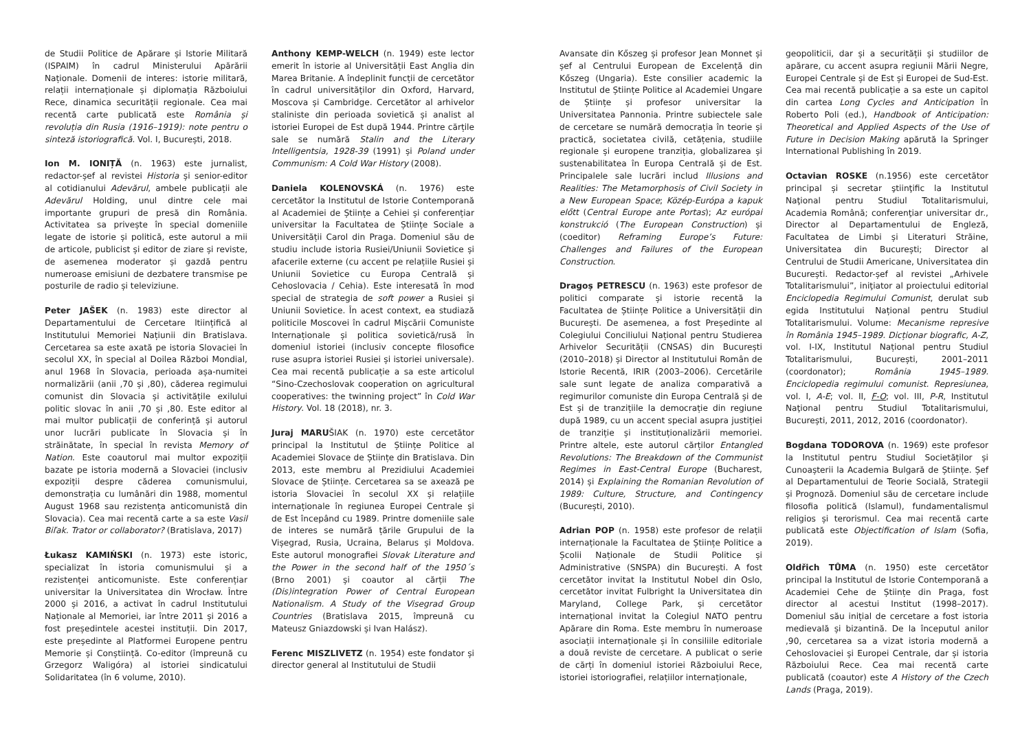de Studii Politice de Apărare și Istorie Militară (ISPAIM) în cadrul Ministerului Apărării Naționale. Domenii de interes: istorie militară, relații internaționale și diplomația Războiului Rece, dinamica securității regionale. Cea mai recentă carte publicată este România și revoluția din Rusia (1916–1919): note pentru o sinteză istoriografică. Vol. I, București, 2018.
Ion M. IONIȚĂ (n. 1963) este jurnalist, redactor-șef al revistei Historia și senior-editor al cotidianului Adevărul, ambele publicații ale Adevărul Holding, unul dintre cele mai importante grupuri de presă din România. Activitatea sa privește în special domeniile legate de istorie și politică, este autorul a mii de articole, publicist și editor de ziare și reviste, de asemenea moderator și gazdă pentru numeroase emisiuni de dezbatere transmise pe posturile de radio și televiziune.
Peter JAŠEK (n. 1983) este director al Departamentului de Cercetare ltiințifică al Institutului Memoriei Națiunii din Bratislava. Cercetarea sa este axată pe istoria Slovaciei în secolul XX, în special al Doilea Război Mondial, anul 1968 în Slovacia, perioada așa-numitei normalizării (anii ,70 și ,80), căderea regimului comunist din Slovacia și activitățile exilului politic slovac în anii ,70 și ,80. Este editor al mai multor publicații de conferință și autorul unor lucrări publicate în Slovacia și în străinătate, în special în revista Memory of Nation. Este coautorul mai multor expoziții bazate pe istoria modernă a Slovaciei (inclusiv expoziții despre căderea comunismului, demonstrația cu lumânări din 1988, momentul August 1968 sau rezistența anticomunistă din Slovacia). Cea mai recentă carte a sa este Vasil Biľak. Trator or collaborator? (Bratislava, 2017)
Łukasz KAMIŃSKI (n. 1973) este istoric, specializat în istoria comunismului și a rezistenței anticomuniste. Este conferențiar universitar la Universitatea din Wrocław. Între 2000 și 2016, a activat în cadrul Institutului Naționale al Memoriei, iar între 2011 și 2016 a fost președintele acestei instituții. Din 2017, este președinte al Platformei Europene pentru Memorie și Conștiință. Co-editor (împreună cu Grzegorz Waligóra) al istoriei sindicatului Solidaritatea (în 6 volume, 2010).
Anthony KEMP-WELCH (n. 1949) este lector emerit în istorie al Universității East Anglia din Marea Britanie. A îndeplinit funcții de cercetător în cadrul universităților din Oxford, Harvard, Moscova și Cambridge. Cercetător al arhivelor staliniste din perioada sovietică și analist al istoriei Europei de Est după 1944. Printre cărțile sale se numără Stalin and the Literary Intelligentsia, 1928-39 (1991) și Poland under Communism: A Cold War History (2008).
Daniela KOLENOVSKÁ (n. 1976) este cercetător la Institutul de Istorie Contemporană al Academiei de Științe a Cehiei și conferențiar universitar la Facultatea de Științe Sociale a Universității Carol din Praga. Domeniul său de studiu include istoria Rusiei/Uniunii Sovietice și afacerile externe (cu accent pe relațiile Rusiei și Uniunii Sovietice cu Europa Centrală și Cehoslovacia / Cehia). Este interesată în mod special de strategia de soft power a Rusiei și Uniunii Sovietice. În acest context, ea studiază politicile Moscovei în cadrul Mișcării Comuniste Internaționale și politica sovietică/rusă în domeniul istoriei (inclusiv concepte filosofice ruse asupra istoriei Rusiei și istoriei universale). Cea mai recentă publicație a sa este articolul “Sino-Czechoslovak cooperation on agricultural cooperatives: the twinning project” în Cold War History. Vol. 18 (2018), nr. 3.
Juraj MARUŠIAK (n. 1970) este cercetător principal la Institutul de Științe Politice al Academiei Slovace de Științe din Bratislava. Din 2013, este membru al Prezidiului Academiei Slovace de Științe. Cercetarea sa se axează pe istoria Slovaciei în secolul XX și relațiile internaționale în regiunea Europei Centrale și de Est începând cu 1989. Printre domeniile sale de interes se numără țările Grupului de la Vișegrad, Rusia, Ucraina, Belarus și Moldova. Este autorul monografiei Slovak Literature and the Power in the second half of the 1950´s (Brno 2001) și coautor al cărții The (Dis)integration Power of Central European Nationalism. A Study of the Visegrad Group Countries (Bratislava 2015, împreună cu Mateusz Gniazdowski și Ivan Halász).
Ferenc MISZLIVETZ (n. 1954) este fondator și director general al Institutului de Studii
Avansate din Kőszeg și profesor Jean Monnet și șef al Centrului European de Excelență din Kőszeg (Ungaria). Este consilier academic la Institutul de Științe Politice al Academiei Ungare de Științe și profesor universitar la Universitatea Pannonia. Printre subiectele sale de cercetare se numără democrația în teorie și practică, societatea civilă, cetățenia, studiile regionale și europene tranziția, globalizarea și sustenabilitatea în Europa Centrală și de Est. Principalele sale lucrări includ Illusions and Realities: The Metamorphosis of Civil Society in a New European Space; Közép-Európa a kapuk előtt (Central Europe ante Portas); Az európai konstrukció (The European Construction) și (coeditor) Reframing Europe’s Future: Challenges and Failures of the European Construction.
Dragoș PETRESCU (n. 1963) este profesor de politici comparate și istorie recentă la Facultatea de Științe Politice a Universității din București. De asemenea, a fost Președinte al Colegiului Conciliului Național pentru Studierea Arhivelor Securității (CNSAS) din București (2010–2018) și Director al Institutului Român de Istorie Recentă, IRIR (2003–2006). Cercetările sale sunt legate de analiza comparativă a regimurilor comuniste din Europa Centrală și de Est și de tranzițiile la democrație din regiune după 1989, cu un accent special asupra justiției de tranziție și instituționalizării memoriei. Printre altele, este autorul cărților Entangled Revolutions: The Breakdown of the Communist Regimes in East-Central Europe (Bucharest, 2014) și Explaining the Romanian Revolution of 1989: Culture, Structure, and Contingency (București, 2010).
Adrian POP (n. 1958) este profesor de relații internaționale la Facultatea de Științe Politice a Școlii Naționale de Studii Politice și Administrative (SNSPA) din București. A fost cercetător invitat la Institutul Nobel din Oslo, cercetător invitat Fulbright la Universitatea din Maryland, College Park, și cercetător internațional invitat la Colegiul NATO pentru Apărare din Roma. Este membru în numeroase asociații internaționale și în consiliile editoriale a două reviste de cercetare. A publicat o serie de cărți în domeniul istoriei Războiului Rece, istoriei istoriografiei, relațiilor internaționale,
geopoliticii, dar și a securității și studiilor de apărare, cu accent asupra regiunii Mării Negre, Europei Centrale și de Est și Europei de Sud-Est. Cea mai recentă publicație a sa este un capitol din cartea Long Cycles and Anticipation în Roberto Poli (ed.), Handbook of Anticipation: Theoretical and Applied Aspects of the Use of Future in Decision Making apărută la Springer International Publishing în 2019.
Octavian ROSKE (n.1956) este cercetător principal și secretar ştiinţific la Institutul Naţional pentru Studiul Totalitarismului, Academia Română; conferenţiar universitar dr., Director al Departamentului de Engleză, Facultatea de Limbi și Literaturi Străine, Universitatea din București; Director al Centrului de Studii Americane, Universitatea din București. Redactor-șef al revistei „Arhivele Totalitarismului”, iniţiator al proiectului editorial Enciclopedia Regimului Comunist, derulat sub egida Institutului Național pentru Studiul Totalitarismului. Volume: Mecanisme represive în România 1945–1989. Dicționar biografic, A-Z, vol. I-IX, Institutul Național pentru Studiul Totalitarismului, București, 2001–2011 (coordonator); România 1945–1989. Enciclopedia regimului comunist. Represiunea, vol. I, A-E; vol. II, F-O; vol. III, P-R, Institutul Naţional pentru Studiul Totalitarismului, București, 2011, 2012, 2016 (coordonator).
Bogdana TODOROVA (n. 1969) este profesor la Institutul pentru Studiul Societăților și Cunoașterii la Academia Bulgară de Științe. Șef al Departamentului de Teorie Socială, Strategii și Prognoză. Domeniul său de cercetare include filosofia politică (Islamul), fundamentalismul religios și terorismul. Cea mai recentă carte publicată este Objectification of Islam (Sofia, 2019).
Oldřich TŮMA (n. 1950) este cercetător principal la Institutul de Istorie Contemporană a Academiei Cehe de Științe din Praga, fost director al acestui Institut (1998–2017). Domeniul său inițial de cercetare a fost istoria medievală și bizantină. De la începutul anilor ,90, cercetarea sa a vizat istoria modernă a Cehoslovaciei și Europei Centrale, dar și istoria Războiului Rece. Cea mai recentă carte publicată (coautor) este A History of the Czech Lands (Praga, 2019).